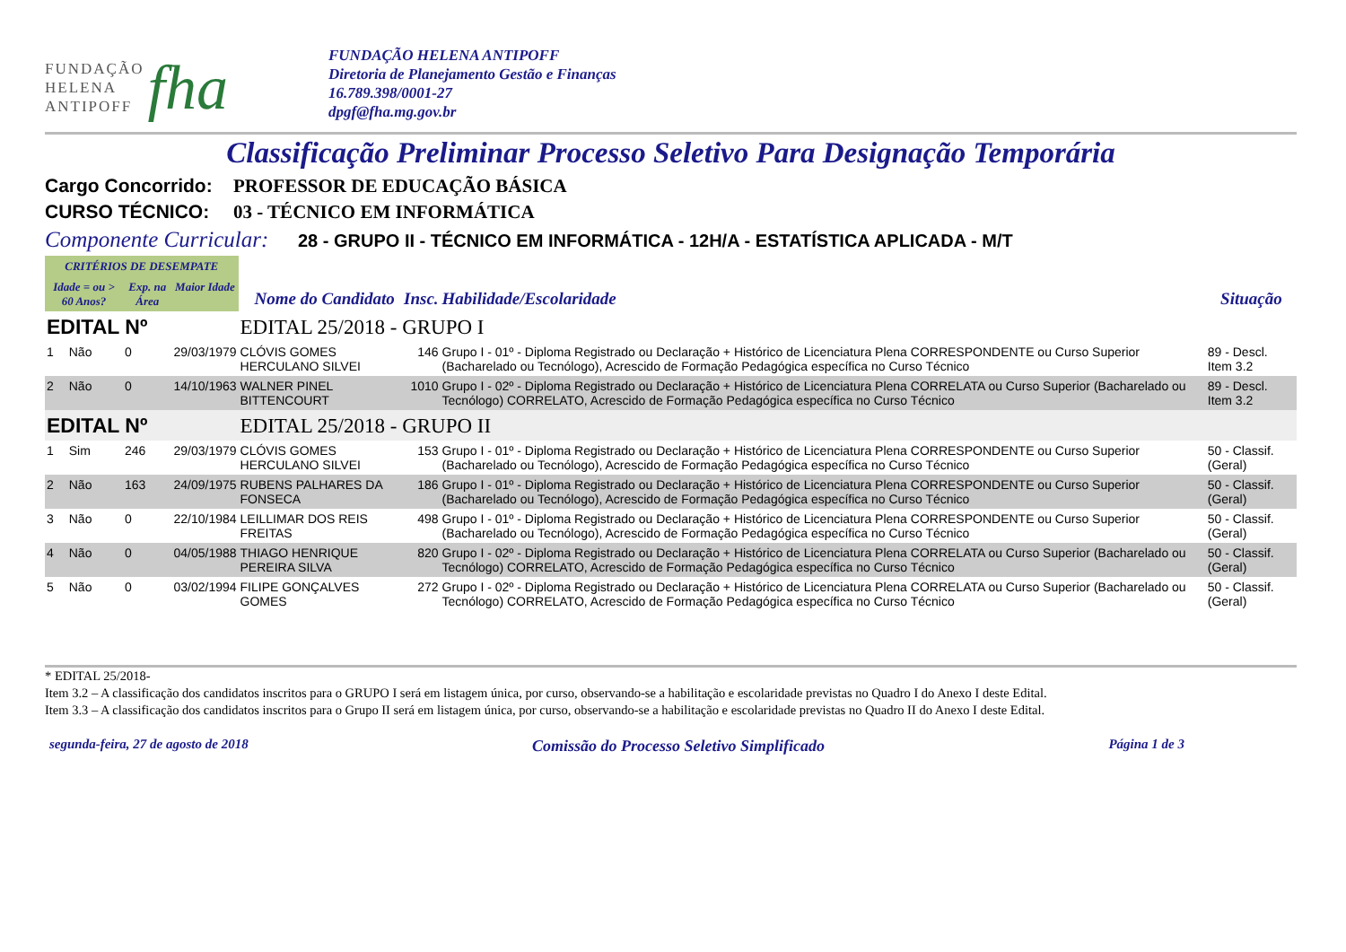FUNDAÇÃO
HELENA
ANTIPOFF
fha
FUNDAÇÃO HELENA ANTIPOFF
Diretoria de Planejamento Gestão e Finanças
16.789.398/0001-27
dpgf@fha.mg.gov.br
Classificação Preliminar Processo Seletivo Para Designação Temporária
Cargo Concorrido:
PROFESSOR DE EDUCAÇÃO BÁSICA
CURSO TÉCNICO: 03 - TÉCNICO EM INFORMÁTICA
Componente Curricular:
28 - GRUPO II - TÉCNICO EM INFORMÁTICA - 12H/A - ESTATÍSTICA APLICADA - M/T
| CRITÉRIOS DE DESEMPATE | | | | | | | |
| Idade = ou > 60 Anos? | | Exp. na Área | Maior Idade | Nome do Candidato | Insc. | Habilidade/Escolaridade | Situação |
| EDITAL Nº | | | | EDITAL 25/2018 - GRUPO I | | | |
| 1 | Não | 0 | 29/03/1979 | CLÓVIS GOMES HERCULANO SILVEI | 146 | Grupo I - 01º - Diploma Registrado ou Declaração + Histórico de Licenciatura Plena CORRESPONDENTE ou Curso Superior (Bacharelado ou Tecnólogo), Acrescido de Formação Pedagógica específica no Curso Técnico | 89 - Descl. Item 3.2 |
| 2 | Não | 0 | 14/10/1963 | WALNER PINEL BITTENCOURT | 1010 | Grupo I - 02º - Diploma Registrado ou Declaração + Histórico de Licenciatura Plena CORRELATA ou Curso Superior (Bacharelado ou Tecnólogo) CORRELATO, Acrescido de Formação Pedagógica específica no Curso Técnico | 89 - Descl. Item 3.2 |
| EDITAL Nº | | | | EDITAL 25/2018 - GRUPO II | | | |
| 1 | Sim | 246 | 29/03/1979 | CLÓVIS GOMES HERCULANO SILVEI | 153 | Grupo I - 01º - Diploma Registrado ou Declaração + Histórico de Licenciatura Plena CORRESPONDENTE ou Curso Superior (Bacharelado ou Tecnólogo), Acrescido de Formação Pedagógica específica no Curso Técnico | 50 - Classif. (Geral) |
| 2 | Não | 163 | 24/09/1975 | RUBENS PALHARES DA FONSECA | 186 | Grupo I - 01º - Diploma Registrado ou Declaração + Histórico de Licenciatura Plena CORRESPONDENTE ou Curso Superior (Bacharelado ou Tecnólogo), Acrescido de Formação Pedagógica específica no Curso Técnico | 50 - Classif. (Geral) |
| 3 | Não | 0 | 22/10/1984 | LEILLIMAR DOS REIS FREITAS | 498 | Grupo I - 01º - Diploma Registrado ou Declaração + Histórico de Licenciatura Plena CORRESPONDENTE ou Curso Superior (Bacharelado ou Tecnólogo), Acrescido de Formação Pedagógica específica no Curso Técnico | 50 - Classif. (Geral) |
| 4 | Não | 0 | 04/05/1988 | THIAGO HENRIQUE PEREIRA SILVA | 820 | Grupo I - 02º - Diploma Registrado ou Declaração + Histórico de Licenciatura Plena CORRELATA ou Curso Superior (Bacharelado ou Tecnólogo) CORRELATO, Acrescido de Formação Pedagógica específica no Curso Técnico | 50 - Classif. (Geral) |
| 5 | Não | 0 | 03/02/1994 | FILIPE GONÇALVES GOMES | 272 | Grupo I - 02º - Diploma Registrado ou Declaração + Histórico de Licenciatura Plena CORRELATA ou Curso Superior (Bacharelado ou Tecnólogo) CORRELATO, Acrescido de Formação Pedagógica específica no Curso Técnico | 50 - Classif. (Geral) |
* EDITAL 25/2018-
Item 3.2 – A classificação dos candidatos inscritos para o GRUPO I será em listagem única, por curso, observando-se a habilitação e escolaridade previstas no Quadro I do Anexo I deste Edital.
Item 3.3 – A classificação dos candidatos inscritos para o Grupo II será em listagem única, por curso, observando-se a habilitação e escolaridade previstas no Quadro II do Anexo I deste Edital.
segunda-feira, 27 de agosto de 2018 Comissão do Processo Seletivo Simplificado Página 1 de 3